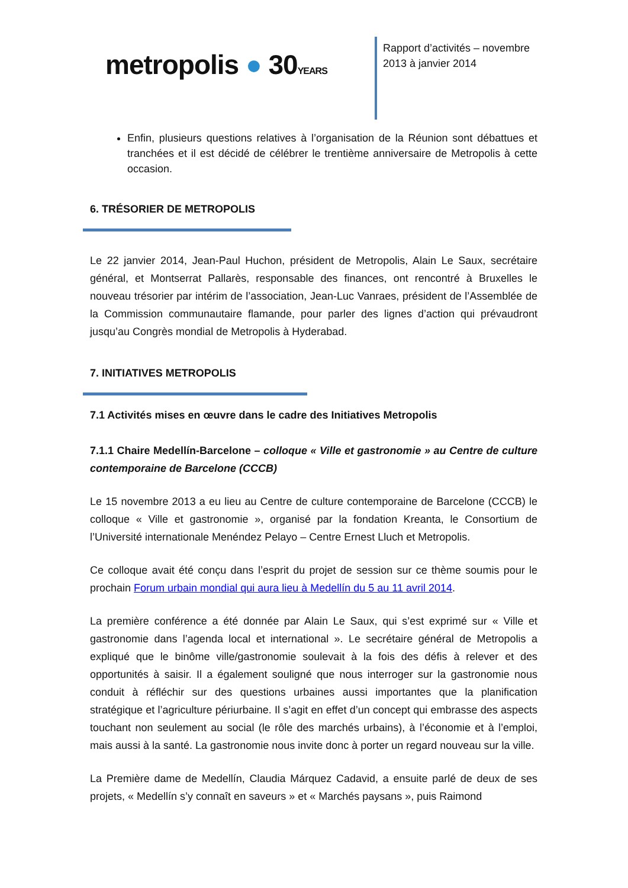metropolis ● 30YEARS
Rapport d’activités – novembre 2013 à janvier 2014
Enfin, plusieurs questions relatives à l’organisation de la Réunion sont débattues et tranchées et il est décidé de célébrer le trentième anniversaire de Metropolis à cette occasion.
6. TRÉSORIER DE METROPOLIS
Le 22 janvier 2014, Jean-Paul Huchon, président de Metropolis, Alain Le Saux, secrétaire général, et Montserrat Pallarès, responsable des finances, ont rencontré à Bruxelles le nouveau trésorier par intérim de l’association, Jean-Luc Vanraes, président de l’Assemblée de la Commission communautaire flamande, pour parler des lignes d’action qui prévaudront jusqu’au Congrès mondial de Metropolis à Hyderabad.
7. INITIATIVES METROPOLIS
7.1 Activités mises en œuvre dans le cadre des Initiatives Metropolis
7.1.1 Chaire Medellín-Barcelone – colloque « Ville et gastronomie » au Centre de culture contemporaine de Barcelone (CCCB)
Le 15 novembre 2013 a eu lieu au Centre de culture contemporaine de Barcelone (CCCB) le colloque « Ville et gastronomie », organisé par la fondation Kreanta, le Consortium de l’Université internationale Menéndez Pelayo – Centre Ernest Lluch et Metropolis.
Ce colloque avait été conçu dans l’esprit du projet de session sur ce thème soumis pour le prochain Forum urbain mondial qui aura lieu à Medellín du 5 au 11 avril 2014.
La première conférence a été donnée par Alain Le Saux, qui s’est exprimé sur « Ville et gastronomie dans l’agenda local et international ». Le secrétaire général de Metropolis a expliqué que le binôme ville/gastronomie soulevait à la fois des défis à relever et des opportunités à saisir. Il a également souligné que nous interroger sur la gastronomie nous conduit à réfléchir sur des questions urbaines aussi importantes que la planification stratégique et l’agriculture périurbaine. Il s’agit en effet d’un concept qui embrasse des aspects touchant non seulement au social (le rôle des marchés urbains), à l’économie et à l’emploi, mais aussi à la santé. La gastronomie nous invite donc à porter un regard nouveau sur la ville.
La Première dame de Medellín, Claudia Márquez Cadavid, a ensuite parlé de deux de ses projets, « Medellín s’y connaît en saveurs » et « Marchés paysans », puis Raimond